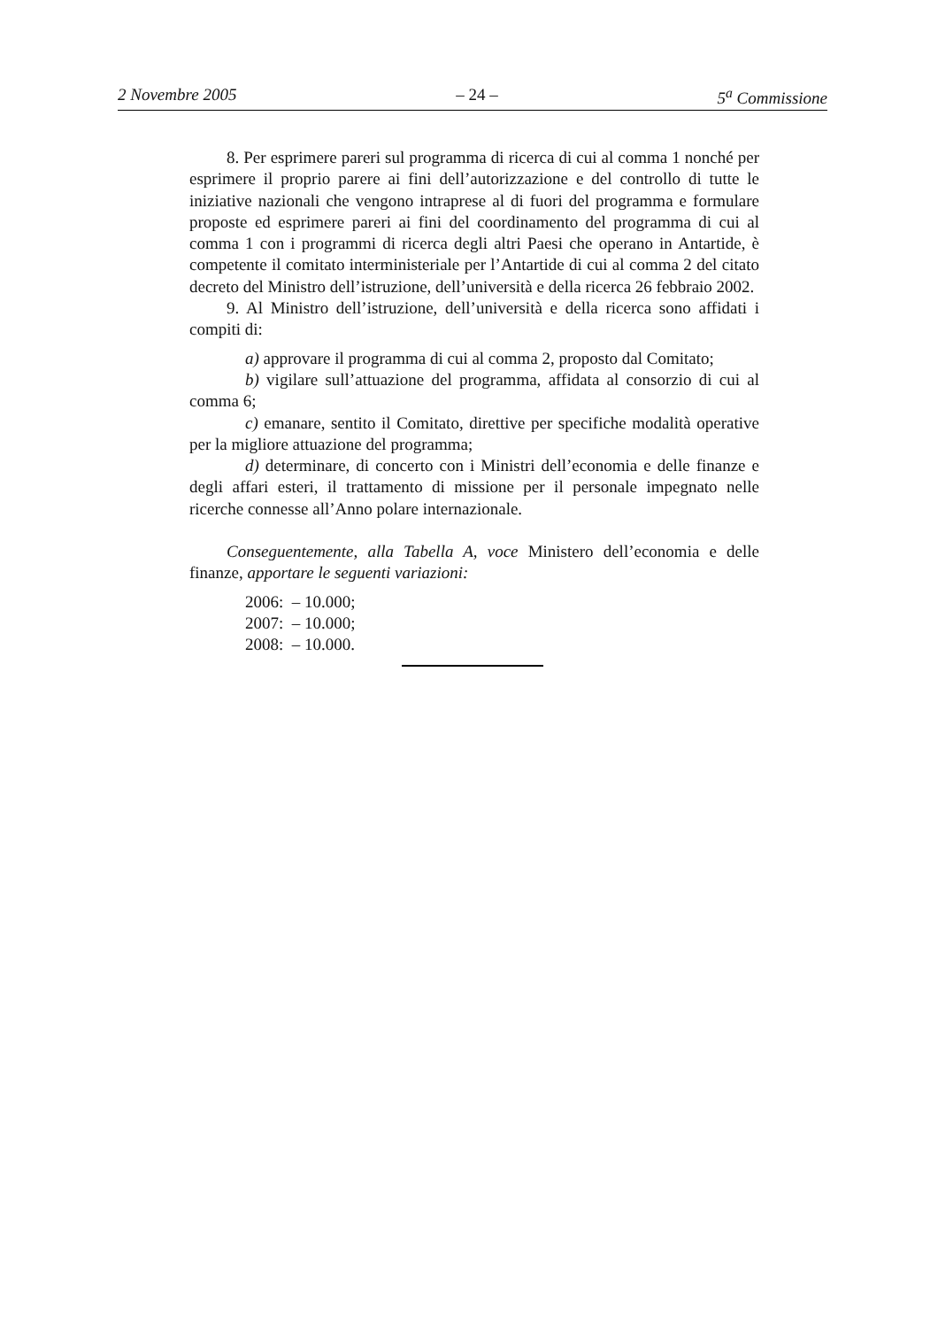2 Novembre 2005 – 24 – 5<sup>a</sup> Commissione
8. Per esprimere pareri sul programma di ricerca di cui al comma 1 nonché per esprimere il proprio parere ai fini dell’autorizzazione e del controllo di tutte le iniziative nazionali che vengono intraprese al di fuori del programma e formulare proposte ed esprimere pareri ai fini del coordinamento del programma di cui al comma 1 con i programmi di ricerca degli altri Paesi che operano in Antartide, è competente il comitato interministeriale per l’Antartide di cui al comma 2 del citato decreto del Ministro dell’istruzione, dell’università e della ricerca 26 febbraio 2002.
9. Al Ministro dell’istruzione, dell’università e della ricerca sono affidati i compiti di:
a) approvare il programma di cui al comma 2, proposto dal Comitato;
b) vigilare sull’attuazione del programma, affidata al consorzio di cui al comma 6;
c) emanare, sentito il Comitato, direttive per specifiche modalità operative per la migliore attuazione del programma;
d) determinare, di concerto con i Ministri dell’economia e delle finanze e degli affari esteri, il trattamento di missione per il personale impegnato nelle ricerche connesse all’Anno polare internazionale.
Conseguentemente, alla Tabella A, voce Ministero dell’economia e delle finanze, apportare le seguenti variazioni:
2006: – 10.000;
2007: – 10.000;
2008: – 10.000.